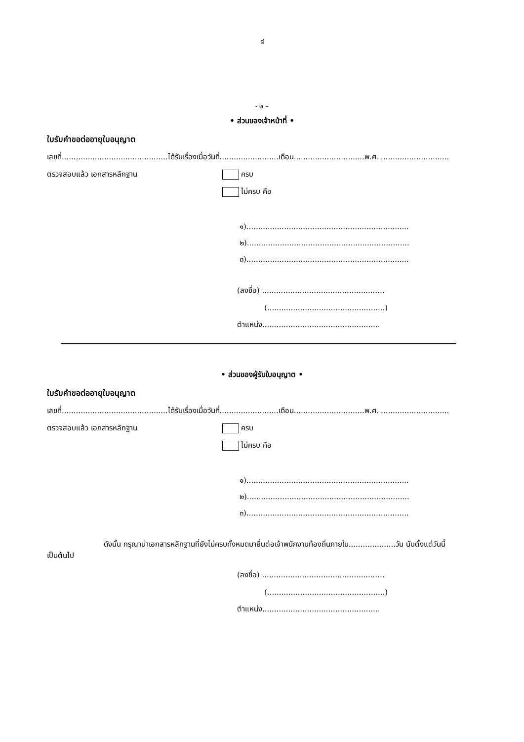๘
- ๒ –
• ส่วนของเจ้าหน้าที่ •
ใบรับคำขอต่ออายุใบอนุญาต
เลขที่.............................................ได้รับเรื่องเมื่อวันที่.........................เดือน..............................พ.ศ. .............................
ตรวจสอบแล้ว เอกสารหลักฐาน ครบ
ไม่ครบ คือ
๑).....................................................................
๒).....................................................................
๓).....................................................................
(ลงชื่อ) ....................................................
(..................................................)
ตำแหน่ง..................................................
• ส่วนของผู้รับใบอนุญาต •
ใบรับคำขอต่ออายุใบอนุญาต
เลขที่.............................................ได้รับเรื่องเมื่อวันที่.........................เดือน..............................พ.ศ. .............................
ตรวจสอบแล้ว เอกสารหลักฐาน ครบ
ไม่ครบ คือ
๑).....................................................................
๒).....................................................................
๓).....................................................................
ดังนั้น กรุณานำเอกสารหลักฐานที่ยังไม่ครบทั้งหมดมายื่นต่อเจ้าพนักงานท้องถิ่นภายใน....................วัน นับตั้งแต่วันนี้เป็นต้นไป
(ลงชื่อ) ....................................................
(..................................................)
ตำแหน่ง..................................................